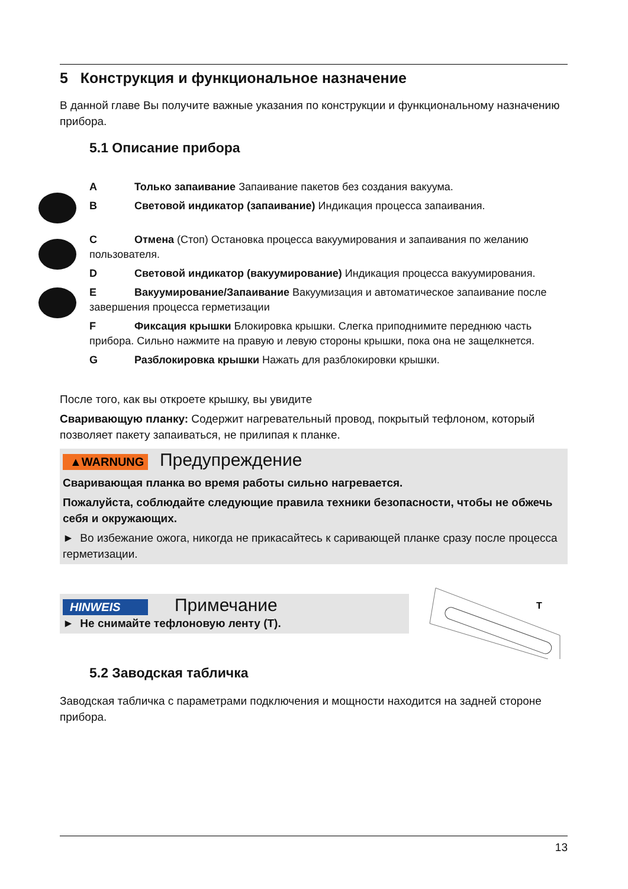5 Конструкция и функциональное назначение
В данной главе Вы получите важные указания по конструкции и функциональному назначению прибора.
5.1 Описание прибора
A Только запаивание Запаивание пакетов без создания вакуума.
B Световой индикатор (запаивание) Индикация процесса запаивания.
C Отмена (Стоп) Остановка процесса вакуумирования и запаивания по желанию пользователя.
D Световой индикатор (вакуумирование) Индикация процесса вакуумирования.
E Вакуумирование/Запаивание Вакуумизация и автоматическое запаивание после завершения процесса герметизации
F Фиксация крышки Блокировка крышки. Слегка приподнимите переднюю часть прибора. Сильно нажмите на правую и левую стороны крышки, пока она не защелкнется.
G Разблокировка крышки Нажать для разблокировки крышки.
После того, как вы откроете крышку, вы увидите
Сваривающую планку: Содержит нагревательный провод, покрытый тефлоном, который позволяет пакету запаиваться, не прилипая к планке.
▲WARNUNG Предупреждение
Сваривающая планка во время работы сильно нагревается.
Пожалуйста, соблюдайте следующие правила техники безопасности, чтобы не обжечь себя и окружающих.
► Во избежание ожога, никогда не прикасайтесь к саривающей планке сразу после процесса герметизации.
HINWEIS Примечание
► Не снимайте тефлоновую ленту (T).
T
5.2 Заводская табличка
Заводская табличка с параметрами подключения и мощности находится на задней стороне прибора.
13